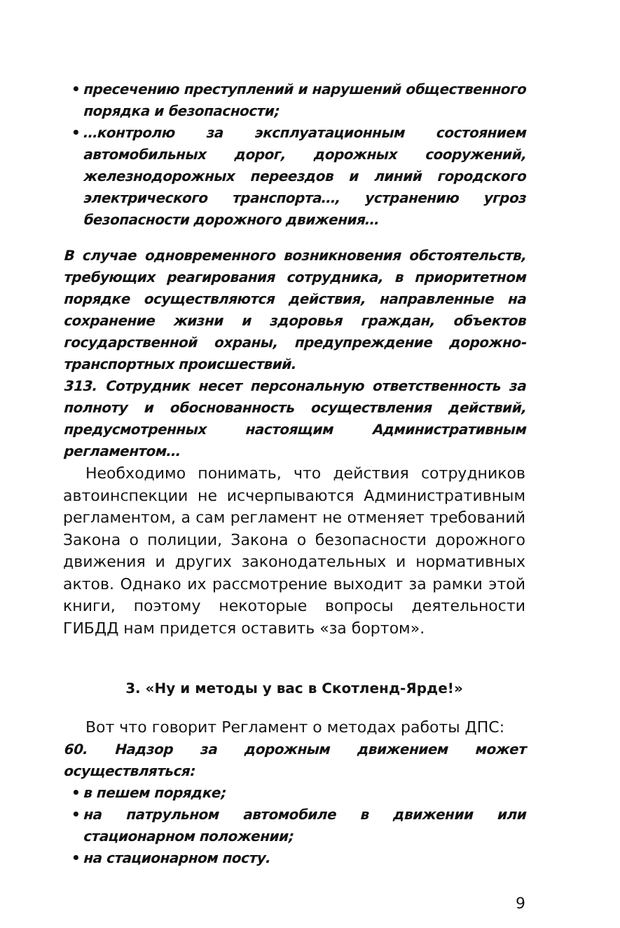• пресечению преступлений и нарушений общественного порядка и безопасности;
• …контролю за эксплуатационным состоянием автомобильных дорог, дорожных сооружений, железнодорожных переездов и линий городского электрического транспорта…, устранению угроз безопасности дорожного движения…
В случае одновременного возникновения обстоятельств, требующих реагирования сотрудника, в приоритетном порядке осуществляются действия, направленные на сохранение жизни и здоровья граждан, объектов государственной охраны, предупреждение дорожно-транспортных происшествий.
313. Сотрудник несет персональную ответственность за полноту и обоснованность осуществления действий, предусмотренных настоящим Административным регламентом…
Необходимо понимать, что действия сотрудников автоинспекции не исчерпываются Административным регламентом, а сам регламент не отменяет требований Закона о полиции, Закона о безопасности дорожного движения и других законодательных и нормативных актов. Однако их рассмотрение выходит за рамки этой книги, поэтому некоторые вопросы деятельности ГИБДД нам придется оставить «за бортом».
3. «Ну и методы у вас в Скотленд-Ярде!»
Вот что говорит Регламент о методах работы ДПС:
60. Надзор за дорожным движением может осуществляться:
• в пешем порядке;
• на патрульном автомобиле в движении или стационарном положении;
• на стационарном посту.
9